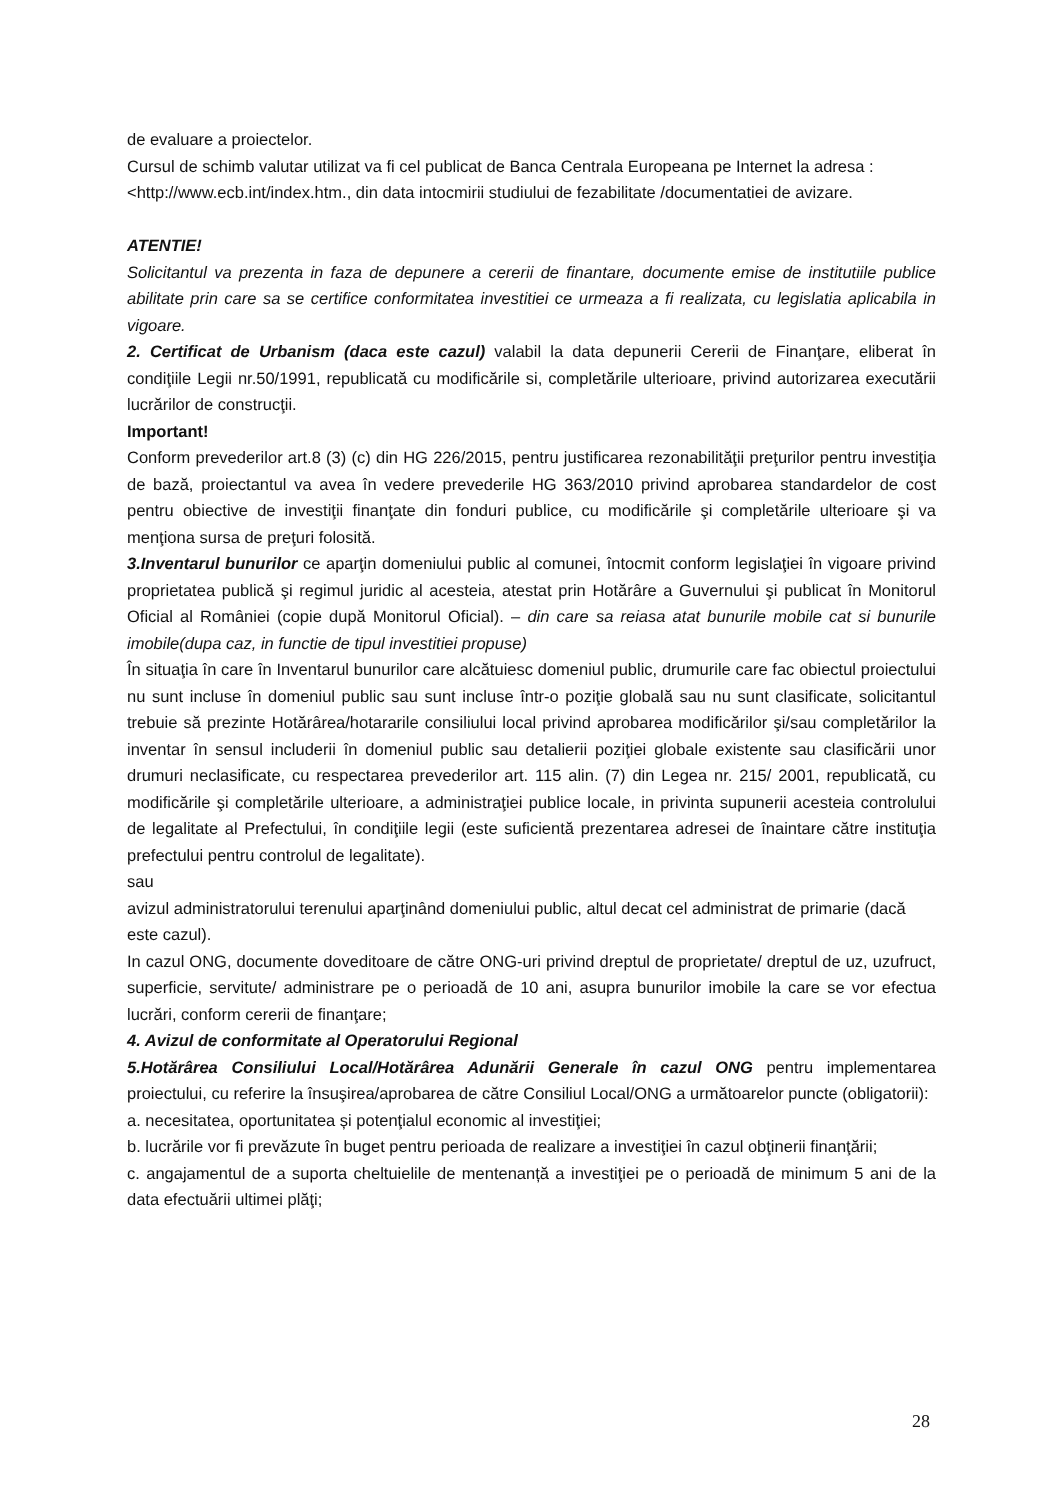de evaluare a proiectelor.
Cursul de schimb valutar utilizat va fi cel publicat de Banca Centrala Europeana pe Internet la adresa : <http://www.ecb.int/index.htm., din data intocmirii studiului de fezabilitate /documentatiei de avizare.
ATENTIE!
Solicitantul va prezenta in faza de depunere a cererii de finantare, documente emise de institutiile publice abilitate prin care sa se certifice conformitatea investitiei ce urmeaza a fi realizata, cu legislatia aplicabila in vigoare.
2. Certificat de Urbanism (daca este cazul) valabil la data depunerii Cererii de Finanţare, eliberat în condiţiile Legii nr.50/1991, republicată cu modificările si, completările ulterioare, privind autorizarea executării lucrărilor de construcţii.
Important!
Conform prevederilor art.8 (3) (c) din HG 226/2015, pentru justificarea rezonabilităţii preţurilor pentru investiţia de bază, proiectantul va avea în vedere prevederile HG 363/2010 privind aprobarea standardelor de cost pentru obiective de investiţii finanţate din fonduri publice, cu modificările şi completările ulterioare şi va menţiona sursa de preţuri folosită.
3.Inventarul bunurilor ce aparţin domeniului public al comunei, întocmit conform legislaţiei în vigoare privind proprietatea publică şi regimul juridic al acesteia, atestat prin Hotărâre a Guvernului şi publicat în Monitorul Oficial al României (copie după Monitorul Oficial). – din care sa reiasa atat bunurile mobile cat si bunurile imobile(dupa caz, in functie de tipul investitiei propuse)
În situaţia în care în Inventarul bunurilor care alcătuiesc domeniul public, drumurile care fac obiectul proiectului nu sunt incluse în domeniul public sau sunt incluse într-o poziţie globală sau nu sunt clasificate, solicitantul trebuie să prezinte Hotărârea/hotararile consiliului local privind aprobarea modificărilor şi/sau completărilor la inventar în sensul includerii în domeniul public sau detalierii poziţiei globale existente sau clasificării unor drumuri neclasificate, cu respectarea prevederilor art. 115 alin. (7) din Legea nr. 215/ 2001, republicată, cu modificările şi completările ulterioare, a administraţiei publice locale, in privinta supunerii acesteia controlului de legalitate al Prefectului, în condiţiile legii (este suficientă prezentarea adresei de înaintare către instituţia prefectului pentru controlul de legalitate).
sau
avizul administratorului terenului aparţinând domeniului public, altul decat cel administrat de primarie (dacă este cazul).
In cazul ONG, documente doveditoare de către ONG-uri privind dreptul de proprietate/ dreptul de uz, uzufruct, superficie, servitute/ administrare pe o perioadă de 10 ani, asupra bunurilor imobile la care se vor efectua lucrări, conform cererii de finanţare;
4. Avizul de conformitate al Operatorului Regional
5.Hotărârea Consiliului Local/Hotărârea Adunării Generale în cazul ONG pentru implementarea proiectului, cu referire la însuşirea/aprobarea de către Consiliul Local/ONG a următoarelor puncte (obligatorii):
a. necesitatea, oportunitatea și potenţialul economic al investiţiei;
b. lucrările vor fi prevăzute în buget pentru perioada de realizare a investiţiei în cazul obţinerii finanţării;
c. angajamentul de a suporta cheltuielile de mentenanță a investiţiei pe o perioadă de minimum 5 ani de la data efectuării ultimei plăţi;
28